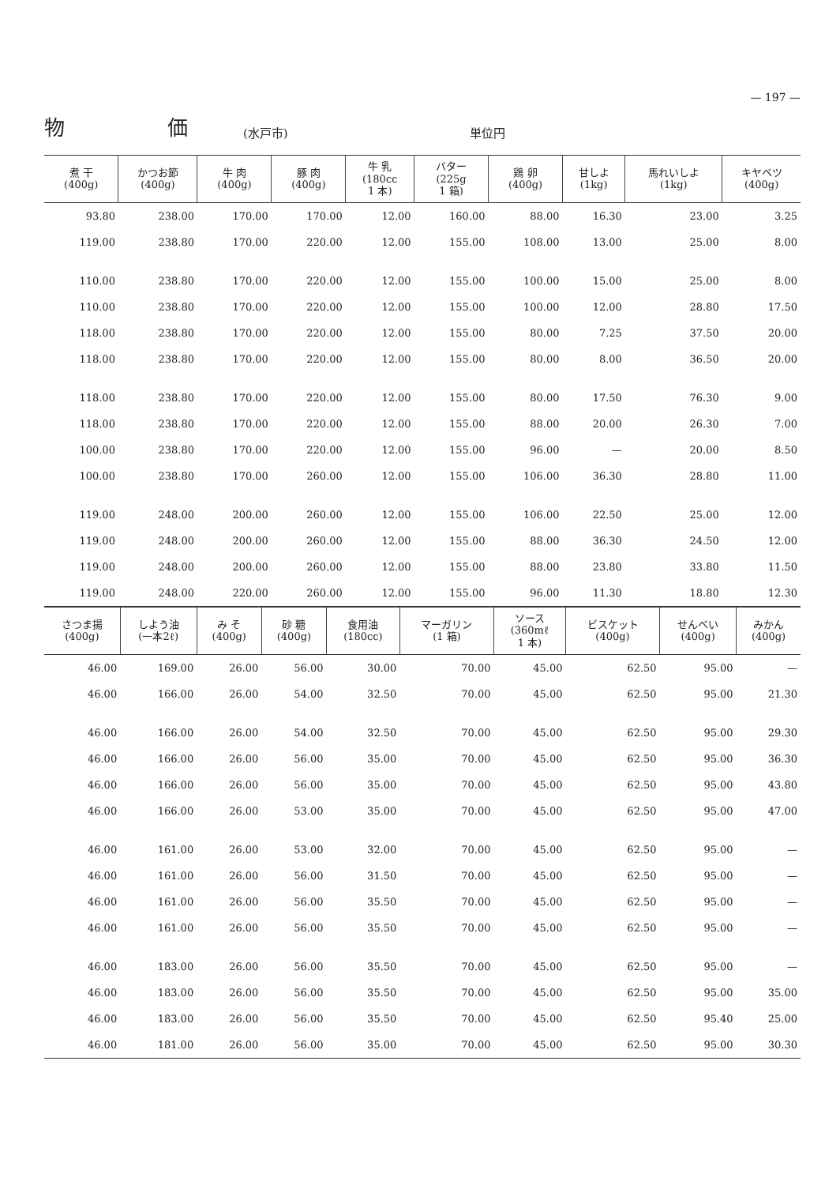— 197 —
物　　　　　価 (水戸市) 単位円
| 煮 干 (400g) | かつお節 (400g) | 牛 肉 (400g) | 豚 肉 (400g) | 牛 乳 (180cc 1 本) | バター (225g 1 箱) | 鶏 卵 (400g) | 甘しよ (1kg) | 馬れいしよ (1kg) | キヤベツ (400g) |
| --- | --- | --- | --- | --- | --- | --- | --- | --- | --- |
| 93.80 | 238.00 | 170.00 | 170.00 | 12.00 | 160.00 | 88.00 | 16.30 | 23.00 | 3.25 |
| 119.00 | 238.80 | 170.00 | 220.00 | 12.00 | 155.00 | 108.00 | 13.00 | 25.00 | 8.00 |
| 110.00 | 238.80 | 170.00 | 220.00 | 12.00 | 155.00 | 100.00 | 15.00 | 25.00 | 8.00 |
| 110.00 | 238.80 | 170.00 | 220.00 | 12.00 | 155.00 | 100.00 | 12.00 | 28.80 | 17.50 |
| 118.00 | 238.80 | 170.00 | 220.00 | 12.00 | 155.00 | 80.00 | 7.25 | 37.50 | 20.00 |
| 118.00 | 238.80 | 170.00 | 220.00 | 12.00 | 155.00 | 80.00 | 8.00 | 36.50 | 20.00 |
| 118.00 | 238.80 | 170.00 | 220.00 | 12.00 | 155.00 | 80.00 | 17.50 | 76.30 | 9.00 |
| 118.00 | 238.80 | 170.00 | 220.00 | 12.00 | 155.00 | 88.00 | 20.00 | 26.30 | 7.00 |
| 100.00 | 238.80 | 170.00 | 220.00 | 12.00 | 155.00 | 96.00 | — | 20.00 | 8.50 |
| 100.00 | 238.80 | 170.00 | 260.00 | 12.00 | 155.00 | 106.00 | 36.30 | 28.80 | 11.00 |
| 119.00 | 248.00 | 200.00 | 260.00 | 12.00 | 155.00 | 106.00 | 22.50 | 25.00 | 12.00 |
| 119.00 | 248.00 | 200.00 | 260.00 | 12.00 | 155.00 | 88.00 | 36.30 | 24.50 | 12.00 |
| 119.00 | 248.00 | 200.00 | 260.00 | 12.00 | 155.00 | 88.00 | 23.80 | 33.80 | 11.50 |
| 119.00 | 248.00 | 220.00 | 260.00 | 12.00 | 155.00 | 96.00 | 11.30 | 18.80 | 12.30 |
| さつま揚 (400g) | しよう油 (一本2ℓ) | み そ (400g) | 砂 糖 (400g) | 食用油 (180cc) | マーガリン (1 箱) | ソース (360mℓ 1 本) | ビスケット (400g) | せんべい (400g) | みかん (400g) |
| --- | --- | --- | --- | --- | --- | --- | --- | --- | --- |
| 46.00 | 169.00 | 26.00 | 56.00 | 30.00 | 70.00 | 45.00 | 62.50 | 95.00 | — |
| 46.00 | 166.00 | 26.00 | 54.00 | 32.50 | 70.00 | 45.00 | 62.50 | 95.00 | 21.30 |
| 46.00 | 166.00 | 26.00 | 54.00 | 32.50 | 70.00 | 45.00 | 62.50 | 95.00 | 29.30 |
| 46.00 | 166.00 | 26.00 | 56.00 | 35.00 | 70.00 | 45.00 | 62.50 | 95.00 | 36.30 |
| 46.00 | 166.00 | 26.00 | 56.00 | 35.00 | 70.00 | 45.00 | 62.50 | 95.00 | 43.80 |
| 46.00 | 166.00 | 26.00 | 53.00 | 35.00 | 70.00 | 45.00 | 62.50 | 95.00 | 47.00 |
| 46.00 | 161.00 | 26.00 | 53.00 | 32.00 | 70.00 | 45.00 | 62.50 | 95.00 | — |
| 46.00 | 161.00 | 26.00 | 56.00 | 31.50 | 70.00 | 45.00 | 62.50 | 95.00 | — |
| 46.00 | 161.00 | 26.00 | 56.00 | 35.50 | 70.00 | 45.00 | 62.50 | 95.00 | — |
| 46.00 | 161.00 | 26.00 | 56.00 | 35.50 | 70.00 | 45.00 | 62.50 | 95.00 | — |
| 46.00 | 183.00 | 26.00 | 56.00 | 35.50 | 70.00 | 45.00 | 62.50 | 95.00 | — |
| 46.00 | 183.00 | 26.00 | 56.00 | 35.50 | 70.00 | 45.00 | 62.50 | 95.00 | 35.00 |
| 46.00 | 183.00 | 26.00 | 56.00 | 35.50 | 70.00 | 45.00 | 62.50 | 95.40 | 25.00 |
| 46.00 | 181.00 | 26.00 | 56.00 | 35.00 | 70.00 | 45.00 | 62.50 | 95.00 | 30.30 |